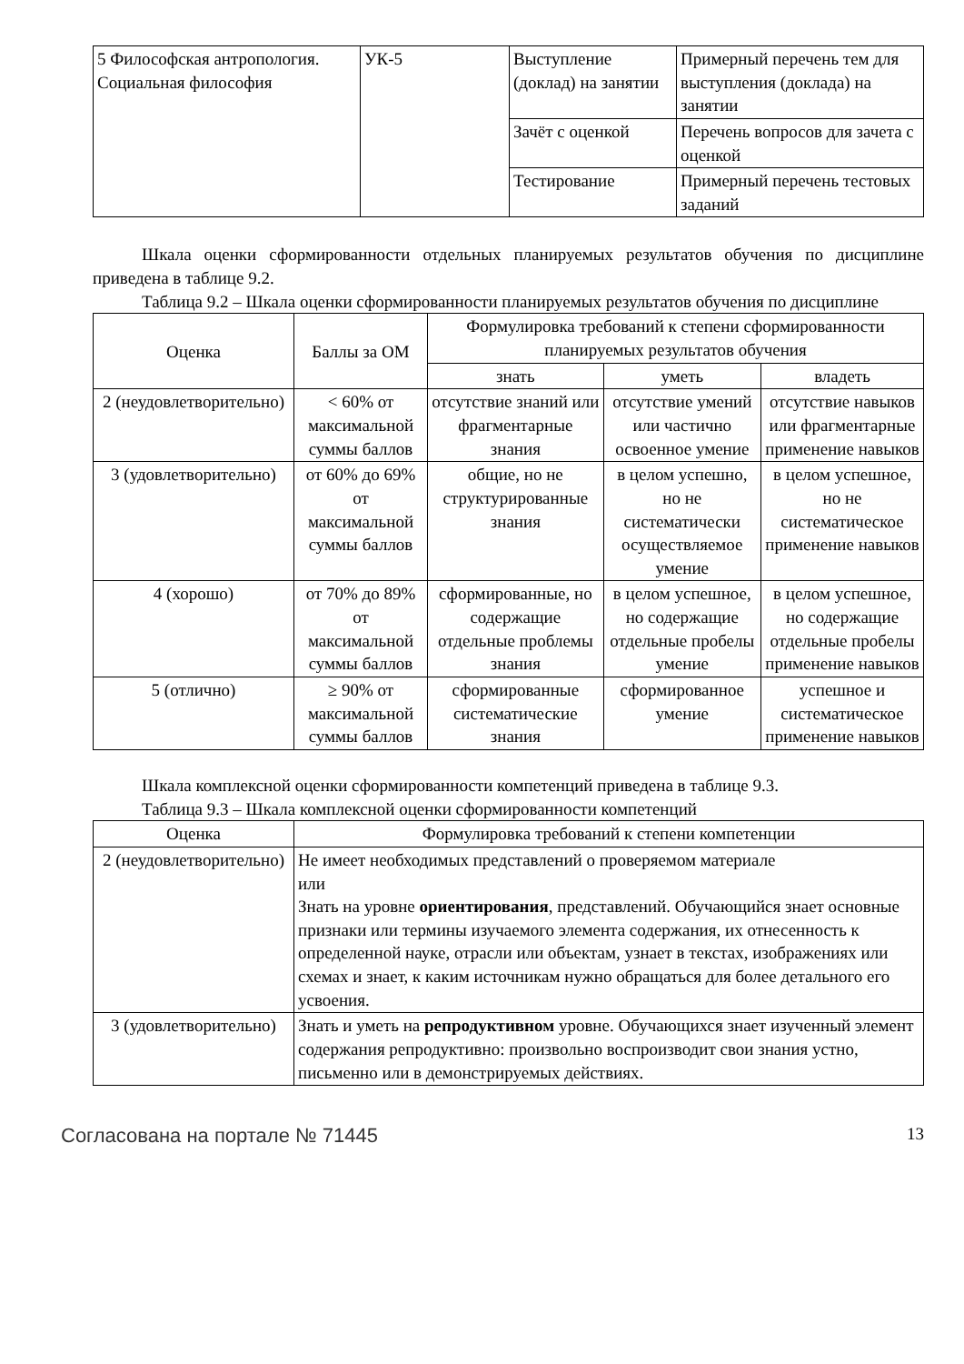| 5 Философская антропология. Социальная философия | УК-5 | Выступление (доклад) на занятии | Примерный перечень тем для выступления (доклада) на занятии |
| | | Зачёт с оценкой | Перечень вопросов для зачета с оценкой |
| | | Тестирование | Примерный перечень тестовых заданий |
Шкала оценки сформированности отдельных планируемых результатов обучения по дисциплине приведена в таблице 9.2.
Таблица 9.2 – Шкала оценки сформированности планируемых результатов обучения по дисциплине
| Оценка | Баллы за ОМ | Формулировка требований к степени сформированности планируемых результатов обучения | | |
| --- | --- | --- | --- | --- |
| | | знать | уметь | владеть |
| 2 (неудовлетворительно) | < 60% от максимальной суммы баллов | отсутствие знаний или фрагментарные знания | отсутствие умений или частично освоенное умение | отсутствие навыков или фрагментарные применение навыков |
| 3 (удовлетворительно) | от 60% до 69% от максимальной суммы баллов | общие, но не структурированные знания | в целом успешно, но не систематически осуществляемое умение | в целом успешное, но не систематическое применение навыков |
| 4 (хорошо) | от 70% до 89% от максимальной суммы баллов | сформированные, но содержащие отдельные проблемы знания | в целом успешное, но содержащие отдельные пробелы умение | в целом успешное, но содержащие отдельные пробелы применение навыков |
| 5 (отлично) | ≥ 90% от максимальной суммы баллов | сформированные систематические знания | сформированное умение | успешное и систематическое применение навыков |
Шкала комплексной оценки сформированности компетенций приведена в таблице 9.3.
Таблица 9.3 – Шкала комплексной оценки сформированности компетенций
| Оценка | Формулировка требований к степени компетенции |
| --- | --- |
| 2 (неудовлетворительно) | Не имеет необходимых представлений о проверяемом материале или Знать на уровне ориентирования , представлений. Обучающийся знает основные признаки или термины изучаемого элемента содержания, их отнесенность к определенной науке, отрасли или объектам, узнает в текстах, изображениях или схемах и знает, к каким источникам нужно обращаться для более детального его усвоения. |
| 3 (удовлетворительно) | Знать и уметь на репродуктивном уровне. Обучающихся знает изученный элемент содержания репродуктивно: произвольно воспроизводит свои знания устно, письменно или в демонстрируемых действиях. |
Согласована на портале № 71445 13